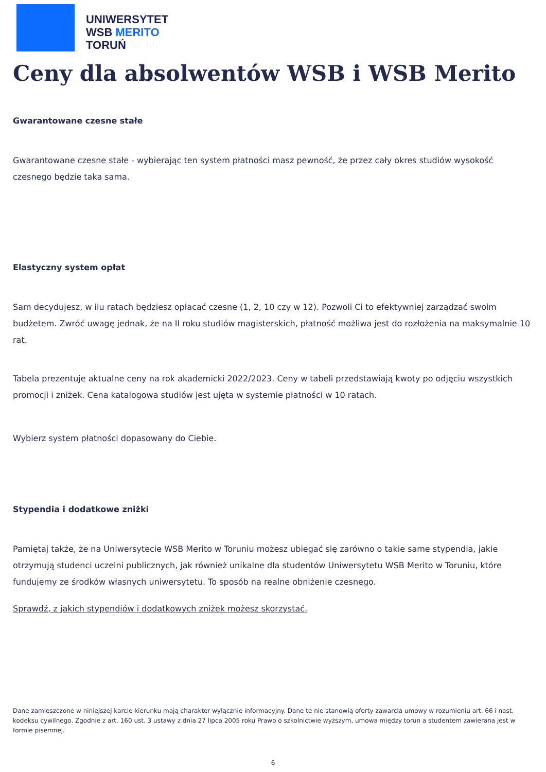UNIWERSYTET
WSB MERITO
TORUŃ
Ceny dla absolwentów WSB i WSB Merito
Gwarantowane czesne stałe
Gwarantowane czesne stałe - wybierając ten system płatności masz pewność, że przez cały okres studiów wysokość czesnego będzie taka sama.
Elastyczny system opłat
Sam decydujesz, w ilu ratach będziesz opłacać czesne (1, 2, 10 czy w 12). Pozwoli Ci to efektywniej zarządzać swoim budżetem. Zwróć uwagę jednak, że na II roku studiów magisterskich, płatność możliwa jest do rozłożenia na maksymalnie 10 rat.
Tabela prezentuje aktualne ceny na rok akademicki 2022/2023. Ceny w tabeli przedstawiają kwoty po odjęciu wszystkich promocji i zniżek. Cena katalogowa studiów jest ujęta w systemie płatności w 10 ratach.
Wybierz system płatności dopasowany do Ciebie.
Stypendia i dodatkowe zniżki
Pamiętaj także, że na Uniwersytecie WSB Merito w Toruniu możesz ubiegać się zarówno o takie same stypendia, jakie otrzymują studenci uczelni publicznych, jak również unikalne dla studentów Uniwersytetu WSB Merito w Toruniu, które fundujemy ze środków własnych uniwersytetu. To sposób na realne obniżenie czesnego.
Sprawdź, z jakich stypendiów i dodatkowych zniżek możesz skorzystać.
Dane zamieszczone w niniejszej karcie kierunku mają charakter wyłącznie informacyjny. Dane te nie stanowią oferty zawarcia umowy w rozumieniu art. 66 i nast. kodeksu cywilnego. Zgodnie z art. 160 ust. 3 ustawy z dnia 27 lipca 2005 roku Prawo o szkolnictwie wyższym, umowa między torun a studentem zawierana jest w formie pisemnej.
6